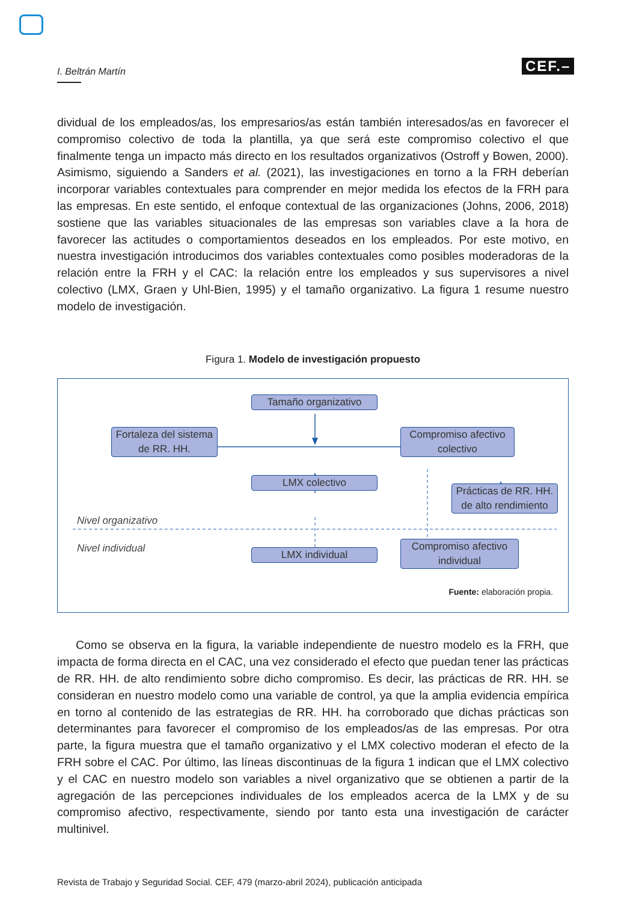I. Beltrán Martín CEF.–
dividual de los empleados/as, los empresarios/as están también interesados/as en favorecer el compromiso colectivo de toda la plantilla, ya que será este compromiso colectivo el que finalmente tenga un impacto más directo en los resultados organizativos (Ostroff y Bowen, 2000). Asimismo, siguiendo a Sanders et al. (2021), las investigaciones en torno a la FRH deberían incorporar variables contextuales para comprender en mejor medida los efectos de la FRH para las empresas. En este sentido, el enfoque contextual de las organizaciones (Johns, 2006, 2018) sostiene que las variables situacionales de las empresas son variables clave a la hora de favorecer las actitudes o comportamientos deseados en los empleados. Por este motivo, en nuestra investigación introducimos dos variables contextuales como posibles moderadoras de la relación entre la FRH y el CAC: la relación entre los empleados y sus supervisores a nivel colectivo (LMX, Graen y Uhl-Bien, 1995) y el tamaño organizativo. La figura 1 resume nuestro modelo de investigación.
Figura 1. Modelo de investigación propuesto
Tamaño organizativo
Fortaleza del sistema de RR. HH.
Compromiso afectivo colectivo
LMX colectivo
Prácticas de RR. HH. de alto rendimiento
Nivel organizativo
Nivel individual
LMX individual
Compromiso afectivo individual
Fuente: elaboración propia.
Como se observa en la figura, la variable independiente de nuestro modelo es la FRH, que impacta de forma directa en el CAC, una vez considerado el efecto que puedan tener las prácticas de RR. HH. de alto rendimiento sobre dicho compromiso. Es decir, las prácticas de RR. HH. se consideran en nuestro modelo como una variable de control, ya que la amplia evidencia empírica en torno al contenido de las estrategias de RR. HH. ha corroborado que dichas prácticas son determinantes para favorecer el compromiso de los empleados/as de las empresas. Por otra parte, la figura muestra que el tamaño organizativo y el LMX colectivo moderan el efecto de la FRH sobre el CAC. Por último, las líneas discontinuas de la figura 1 indican que el LMX colectivo y el CAC en nuestro modelo son variables a nivel organizativo que se obtienen a partir de la agregación de las percepciones individuales de los empleados acerca de la LMX y de su compromiso afectivo, respectivamente, siendo por tanto esta una investigación de carácter multinivel.
Revista de Trabajo y Seguridad Social. CEF, 479 (marzo-abril 2024), publicación anticipada